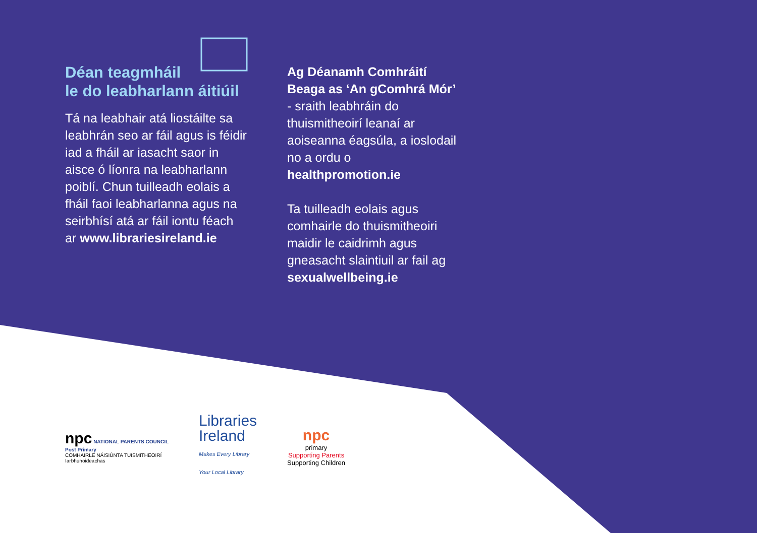Déan teagmháil
le do leabharlann áitiúil
Tá na leabhair atá liostáilte sa leabhrán seo ar fáil agus is féidir iad a fháil ar iasacht saor in aisce ó líonra na leabharlann poiblí. Chun tuilleadh eolais a fháil faoi leabharlanna agus na seirbhísí atá ar fáil iontu féach ar www.librariesireland.ie
Ag Déanamh Comhráití Beaga as ‘An gComhrá Mór’ - sraith leabhráin do thuismitheoirí leanaí ar aoiseanna éagsúla, a ioslodail no a ordu o healthpromotion.ie
Ta tuilleadh eolais agus comhairle do thuismitheoiri maidir le caidrimh agus gneasacht slaintiuil ar fail ag sexualwellbeing.ie
npc NATIONAL PARENTS COUNCIL
Post Primary
COMHAIRLE NÁISIÚNTA TUISMITHEOIRÍ
Iarbhunoideachas
Libraries
Ireland
Makes Every Library
Your Local Library
npc
primary
Supporting Parents
Supporting Children